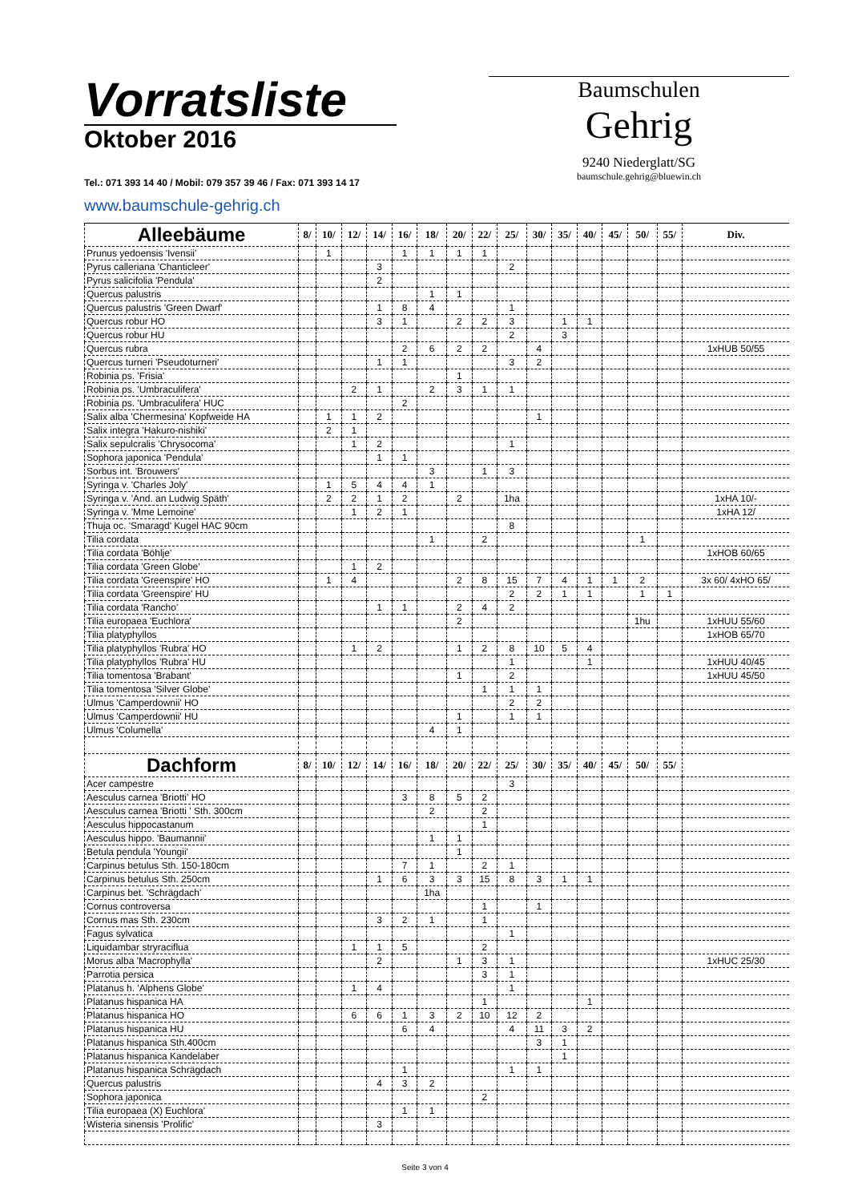Vorratsliste
Oktober 2016
Tel.: 071 393 14 40 / Mobil: 079 357 39 46 / Fax: 071 393 14 17
www.baumschule-gehrig.ch
Baumschulen
Gehrig
9240 Niederglatt/SG
baumschule.gehrig@bluewin.ch
| Alleebäume | 8/ | 10/ | 12/ | 14/ | 16/ | 18/ | 20/ | 22/ | 25/ | 30/ | 35/ | 40/ | 45/ | 50/ | 55/ | Div. |
| --- | --- | --- | --- | --- | --- | --- | --- | --- | --- | --- | --- | --- | --- | --- | --- | --- |
| Prunus yedoensis 'Ivensii' | | 1 | | | 1 | 1 | 1 | 1 | | | | | | | | |
| Pyrus calleriana 'Chanticleer' | | | | 3 | | | | | 2 | | | | | | | |
| Pyrus salicifolia 'Pendula' | | | | 2 | | | | | | | | | | | | |
| Quercus palustris | | | | | | 1 | 1 | | | | | | | | | |
| Quercus palustris 'Green Dwarf' | | | | 1 | 8 | 4 | | | 1 | | | | | | | |
| Quercus robur HO | | | | 3 | 1 | | 2 | 2 | 3 | | 1 | 1 | | | | |
| Quercus robur HU | | | | | | | | | 2 | | 3 | | | | | |
| Quercus rubra | | | | | 2 | 6 | 2 | 2 | | 4 | | | | | | 1xHUB 50/55 |
| Quercus turneri 'Pseudoturneri' | | | | 1 | 1 | | | | 3 | 2 | | | | | | |
| Robinia ps. 'Frisia' | | | | | | | 1 | | | | | | | | | |
| Robinia ps. 'Umbraculifera' | | | 2 | 1 | | 2 | 3 | 1 | 1 | | | | | | | |
| Robinia ps. 'Umbraculifera' HUC | | | | | 2 | | | | | | | | | | | |
| Salix alba 'Chermesina' Kopfweide HA | | 1 | 1 | 2 | | | | | | 1 | | | | | | |
| Salix integra 'Hakuro-nishiki' | | 2 | 1 | | | | | | | | | | | | | |
| Salix sepulcralis 'Chrysocoma' | | | 1 | 2 | | | | | 1 | | | | | | | |
| Sophora japonica 'Pendula' | | | | 1 | 1 | | | | | | | | | | | |
| Sorbus int. 'Brouwers' | | | | | | 3 | | 1 | 3 | | | | | | | |
| Syringa v. 'Charles Joly' | | 1 | 5 | 4 | 4 | 1 | | | | | | | | | | |
| Syringa v. 'And. an Ludwig Späth' | | 2 | 2 | 1 | 2 | | 2 | | 1ha | | | | | | | 1xHA 10/- |
| Syringa v. 'Mme Lemoine' | | | 1 | 2 | 1 | | | | | | | | | | | 1xHA 12/ |
| Thuja oc. 'Smaragd' Kugel HAC 90cm | | | | | | | | | 8 | | | | | | | |
| Tilia cordata | | | | | | 1 | | 2 | | | | | | 1 | | |
| Tilia cordata 'Böhlje' | | | | | | | | | | | | | | | | 1xHOB 60/65 |
| Tilia cordata 'Green Globe' | | | 1 | 2 | | | | | | | | | | | | |
| Tilia cordata 'Greenspire' HO | | 1 | 4 | | | | 2 | 8 | 15 | 7 | 4 | 1 | 1 | 2 | | 3x 60/ 4xHO 65/ |
| Tilia cordata 'Greenspire' HU | | | | | | | | | 2 | 2 | 1 | 1 | | 1 | 1 | |
| Tilia cordata 'Rancho' | | | | 1 | 1 | | 2 | 4 | 2 | | | | | | | |
| Tilia europaea 'Euchlora' | | | | | | | 2 | | | | | | | 1hu | | 1xHUU 55/60 |
| Tilia platyphyllos | | | | | | | | | | | | | | | | 1xHOB 65/70 |
| Tilia platyphyllos 'Rubra' HO | | | 1 | 2 | | | 1 | 2 | 8 | 10 | 5 | 4 | | | | |
| Tilia platyphyllos 'Rubra' HU | | | | | | | | | 1 | | | 1 | | | | 1xHUU 40/45 |
| Tilia tomentosa 'Brabant' | | | | | | | 1 | | 2 | | | | | | | 1xHUU 45/50 |
| Tilia tomentosa 'Silver Globe' | | | | | | | | 1 | 1 | 1 | | | | | | |
| Ulmus 'Camperdownii' HO | | | | | | | | | 2 | 2 | | | | | | |
| Ulmus 'Camperdownii' HU | | | | | | | 1 | | 1 | 1 | | | | | | |
| Ulmus 'Columella' | | | | | | 4 | 1 | | | | | | | | | |
| Dachform | 8/ | 10/ | 12/ | 14/ | 16/ | 18/ | 20/ | 22/ | 25/ | 30/ | 35/ | 40/ | 45/ | 50/ | 55/ | |
| Acer campestre | | | | | | | | | 3 | | | | | | | |
| Aesculus carnea 'Briotti' HO | | | | | 3 | 8 | 5 | 2 | | | | | | | | |
| Aesculus carnea 'Briotti ' Sth. 300cm | | | | | | 2 | | 2 | | | | | | | | |
| Aesculus hippocastanum | | | | | | | | 1 | | | | | | | | |
| Aesculus hippo. 'Baumannii' | | | | | | 1 | 1 | | | | | | | | | |
| Betula pendula 'Youngii' | | | | | | | 1 | | | | | | | | | |
| Carpinus betulus Sth. 150-180cm | | | | | 7 | 1 | | 2 | 1 | | | | | | | |
| Carpinus betulus Sth. 250cm | | | | 1 | 6 | 3 | 3 | 15 | 8 | 3 | 1 | 1 | | | | |
| Carpinus bet. 'Schrägdach' | | | | | | 1ha | | | | | | | | | | |
| Cornus controversa | | | | | | | | 1 | | 1 | | | | | | |
| Cornus mas Sth. 230cm | | | | 3 | 2 | 1 | | 1 | | | | | | | | |
| Fagus sylvatica | | | | | | | | | 1 | | | | | | | |
| Liquidambar stryraciflua | | | 1 | 1 | 5 | | | 2 | | | | | | | | |
| Morus alba 'Macrophylla' | | | | 2 | | | 1 | 3 | 1 | | | | | | | 1xHUC 25/30 |
| Parrotia persica | | | | | | | | 3 | 1 | | | | | | | |
| Platanus h. 'Alphens Globe' | | | 1 | 4 | | | | | 1 | | | | | | | |
| Platanus hispanica HA | | | | | | | | 1 | | | | 1 | | | | |
| Platanus hispanica HO | | | 6 | 6 | 1 | 3 | 2 | 10 | 12 | 2 | | | | | | |
| Platanus hispanica HU | | | | | 6 | 4 | | | 4 | 11 | 3 | 2 | | | | |
| Platanus hispanica Sth.400cm | | | | | | | | | | 3 | 1 | | | | | |
| Platanus hispanica Kandelaber | | | | | | | | | | | 1 | | | | | |
| Platanus hispanica Schrägdach | | | | | 1 | | | | 1 | 1 | | | | | | |
| Quercus palustris | | | | 4 | 3 | 2 | | | | | | | | | | |
| Sophora japonica | | | | | | | | 2 | | | | | | | | |
| Tilia europaea (X) Euchlora' | | | | | 1 | 1 | | | | | | | | | | |
| Wisteria sinensis 'Prolific' | | | | 3 | | | | | | | | | | | | |
Seite 3 von 4